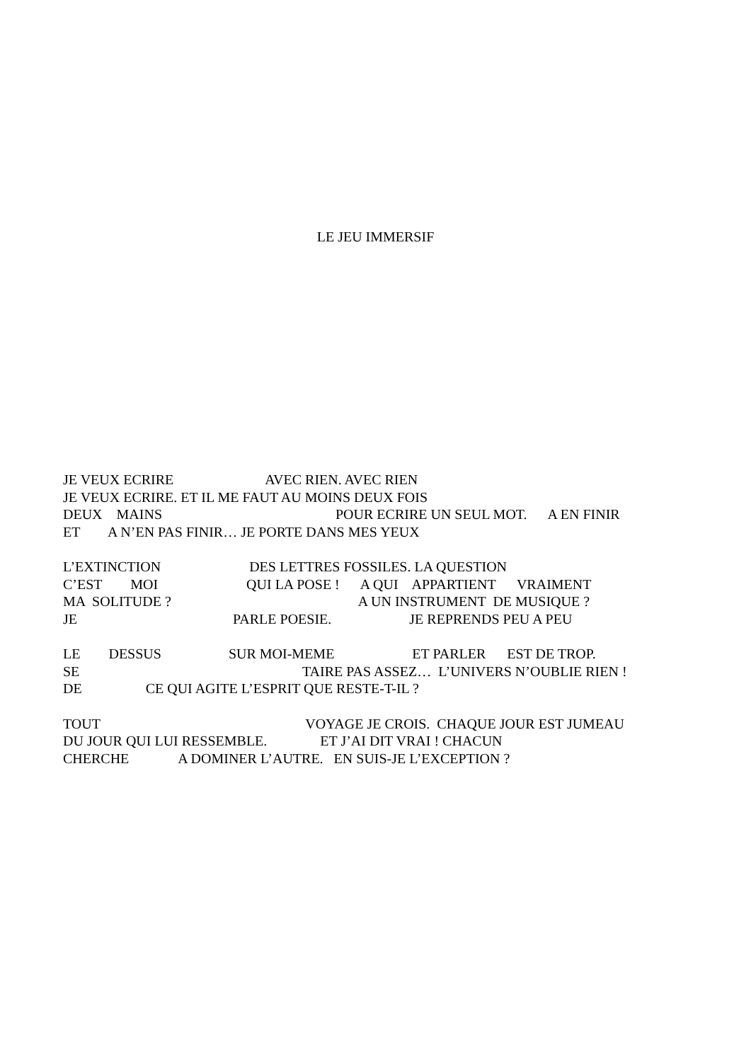LE JEU IMMERSIF
JE VEUX ECRIRE AVEC RIEN. AVEC RIEN
JE VEUX ECRIRE. ET IL ME FAUT AU MOINS DEUX FOIS
DEUX MAINS POUR ECRIRE UN SEUL MOT. A EN FINIR
ET A N’EN PAS FINIR… JE PORTE DANS MES YEUX
L’EXTINCTION DES LETTRES FOSSILES. LA QUESTION
C’EST MOI QUI LA POSE ! A QUI APPARTIENT VRAIMENT
MA SOLITUDE ? A UN INSTRUMENT DE MUSIQUE ?
JE PARLE POESIE. JE REPRENDS PEU A PEU
LE DESSUS SUR MOI-MEME ET PARLER EST DE TROP.
SE TAIRE PAS ASSEZ… L’UNIVERS N’OUBLIE RIEN !
DE CE QUI AGITE L’ESPRIT QUE RESTE-T-IL ?
TOUT VOYAGE JE CROIS. CHAQUE JOUR EST JUMEAU
DU JOUR QUI LUI RESSEMBLE. ET J’AI DIT VRAI ! CHACUN
CHERCHE A DOMINER L’AUTRE. EN SUIS-JE L’EXCEPTION ?